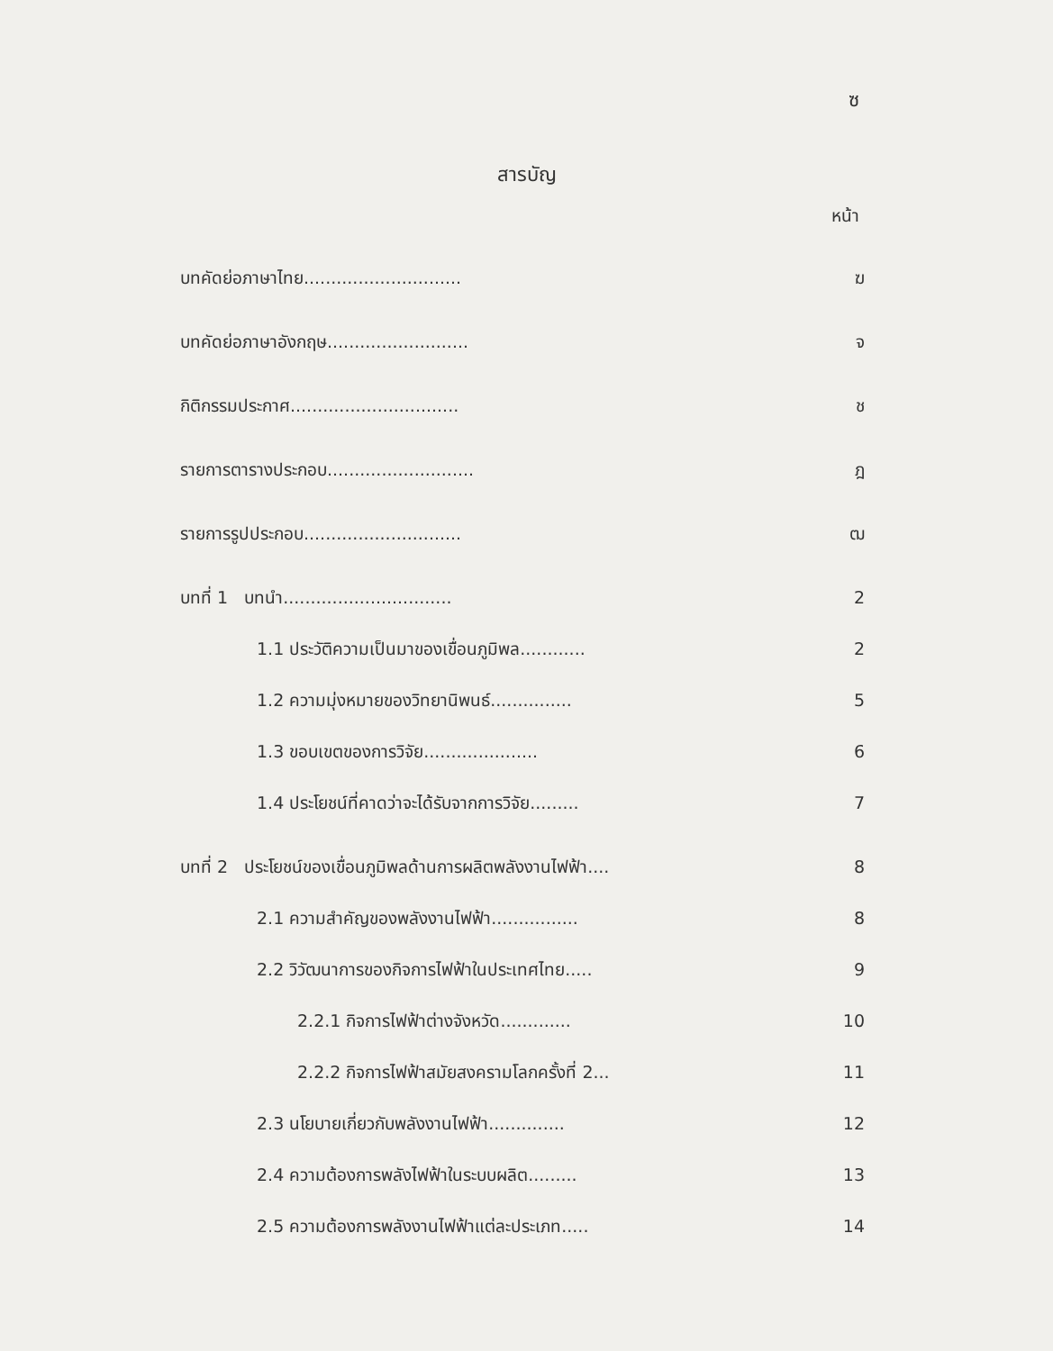ซ
สารบัญ
หน้า
บทคัดย่อภาษาไทย............................. ฆ
บทคัดย่อภาษาอังกฤษ.......................... จ
กิติกรรมประกาศ............................... ช
รายการตารางประกอบ........................... ฎ
รายการรูปประกอบ............................. ฒ
บทที่ 1 บทนำ............................... 2
1.1 ประวัติความเป็นมาของเขื่อนภูมิพล............ 2
1.2 ความมุ่งหมายของวิทยานิพนธ์............... 5
1.3 ขอบเขตของการวิจัย..................... 6
1.4 ประโยชน์ที่คาดว่าจะได้รับจากการวิจัย......... 7
บทที่ 2 ประโยชน์ของเขื่อนภูมิพลด้านการผลิตพลังงานไฟฟ้า.... 8
2.1 ความสำคัญของพลังงานไฟฟ้า................ 8
2.2 วิวัฒนาการของกิจการไฟฟ้าในประเทศไทย..... 9
2.2.1 กิจการไฟฟ้าต่างจังหวัด............. 10
2.2.2 กิจการไฟฟ้าสมัยสงครามโลกครั้งที่ 2... 11
2.3 นโยบายเกี่ยวกับพลังงานไฟฟ้า.............. 12
2.4 ความต้องการพลังไฟฟ้าในระบบผลิต......... 13
2.5 ความต้องการพลังงานไฟฟ้าแต่ละประเภท..... 14